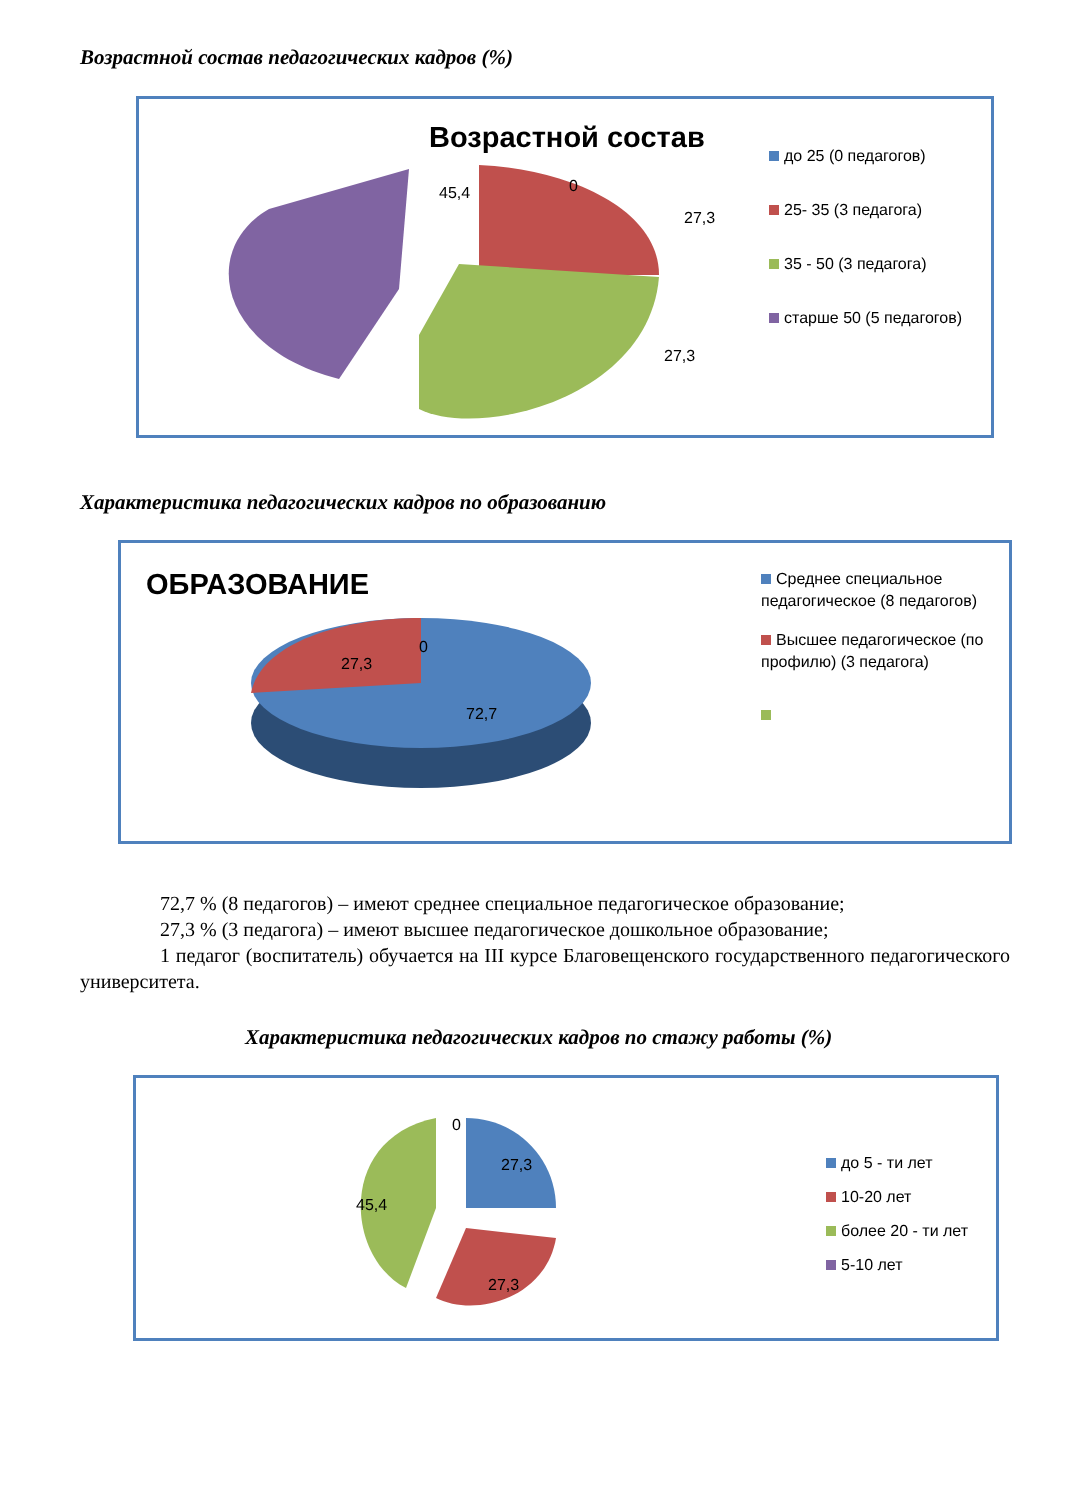Возрастной состав педагогических кадров (%)
Возрастной состав
45,4 0
27,3
27,3
до 25 (0 педагогов)
25- 35 (3 педагога)
35 - 50 (3 педагога)
старше 50 (5 педагогов)
Характеристика педагогических кадров по образованию
ОБРАЗОВАНИЕ
27,3
0
72,7
Среднее специальное педагогическое (8 педагогов)
Высшее педагогическое (по профилю) (3 педагога)
72,7 % (8 педагогов) – имеют среднее специальное педагогическое образование;
27,3 % (3 педагога) – имеют высшее педагогическое дошкольное образование;
1 педагог (воспитатель) обучается на III курсе Благовещенского государственного педагогического университета.
Характеристика педагогических кадров по стажу работы (%)
0
27,3
45,4
27,3
до 5 - ти лет
10-20 лет
более 20 - ти лет
5-10 лет